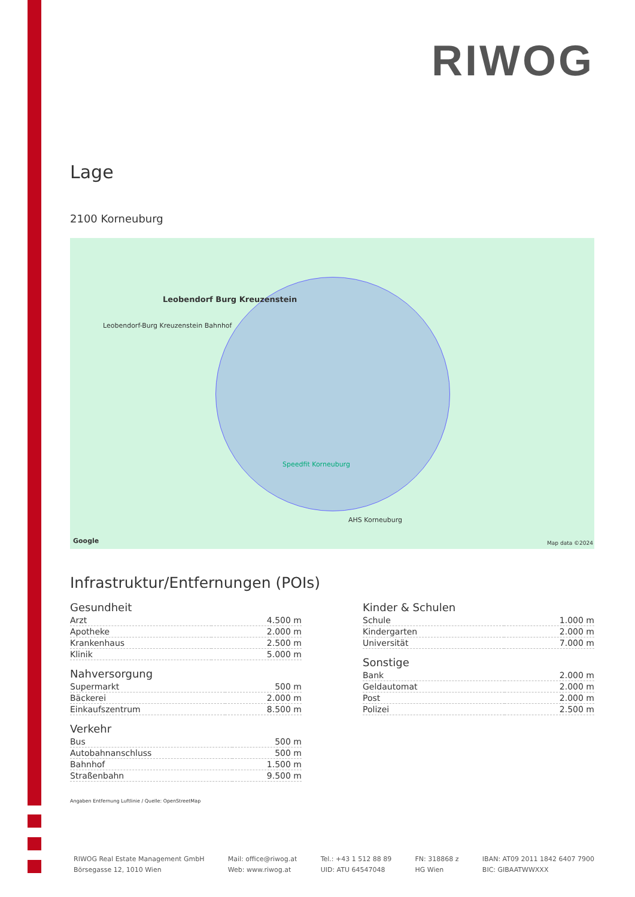RIWOG
Lage
2100 Korneuburg
Leobendorf Burg Kreuzenstein
Leobendorf-Burg Kreuzenstein Bahnhof
Speedfit Korneuburg
AHS Korneuburg
Google Map data ©2024
Infrastruktur/Entfernungen (POIs)
Gesundheit
| Arzt | 4.500 m |
| Apotheke | 2.000 m |
| Krankenhaus | 2.500 m |
| Klinik | 5.000 m |
Nahversorgung
| Supermarkt | 500 m |
| Bäckerei | 2.000 m |
| Einkaufszentrum | 8.500 m |
Verkehr
| Bus | 500 m |
| Autobahnanschluss | 500 m |
| Bahnhof | 1.500 m |
| Straßenbahn | 9.500 m |
Kinder & Schulen
| Schule | 1.000 m |
| Kindergarten | 2.000 m |
| Universität | 7.000 m |
Sonstige
| Bank | 2.000 m |
| Geldautomat | 2.000 m |
| Post | 2.000 m |
| Polizei | 2.500 m |
Angaben Entfernung Luftlinie / Quelle: OpenStreetMap
RIWOG Real Estate Management GmbH
Börsegasse 12, 1010 Wien
Mail: office@riwog.at
Web: www.riwog.at
Tel.: +43 1 512 88 89
UID: ATU 64547048
FN: 318868 z
HG Wien
IBAN: AT09 2011 1842 6407 7900
BIC: GIBAATWWXXX